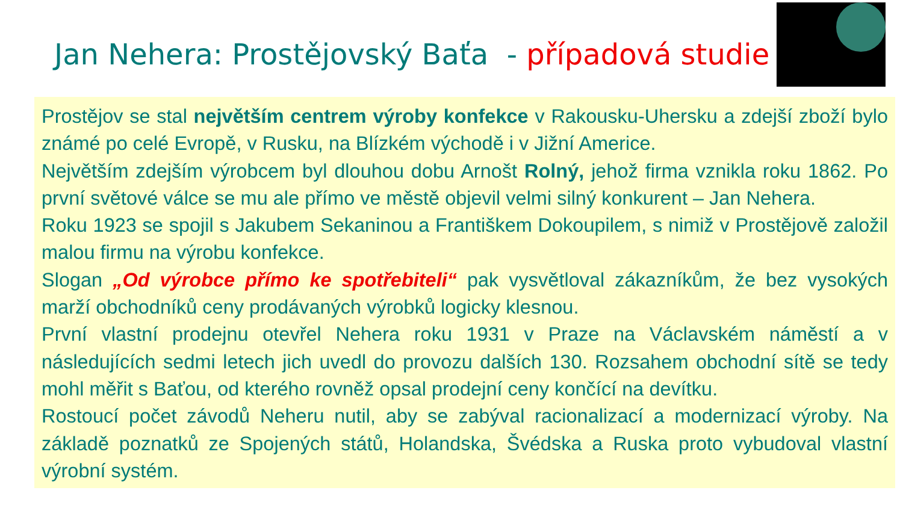Jan Nehera: Prostějovský Baťa - případová studie
Prostějov se stal největším centrem výroby konfekce v Rakousku-Uhersku a zdejší zboží bylo známé po celé Evropě, v Rusku, na Blízkém východě i v Jižní Americe.
Největším zdejším výrobcem byl dlouhou dobu Arnošt Rolný, jehož firma vznikla roku 1862. Po první světové válce se mu ale přímo ve městě objevil velmi silný konkurent – Jan Nehera.
Roku 1923 se spojil s Jakubem Sekaninou a Františkem Dokoupilem, s nimiž v Prostějově založil malou firmu na výrobu konfekce.
Slogan „Od výrobce přímo ke spotřebiteli“ pak vysvětloval zákazníkům, že bez vysokých marží obchodníků ceny prodávaných výrobků logicky klesnou.
První vlastní prodejnu otevřel Nehera roku 1931 v Praze na Václavském náměstí a v následujících sedmi letech jich uvedl do provozu dalších 130. Rozsahem obchodní sítě se tedy mohl měřit s Baťou, od kterého rovněž opsal prodejní ceny končící na devítku.
Rostoucí počet závodů Neheru nutil, aby se zabýval racionalizací a modernizací výroby. Na základě poznatků ze Spojených států, Holandska, Švédska a Ruska proto vybudoval vlastní výrobní systém.